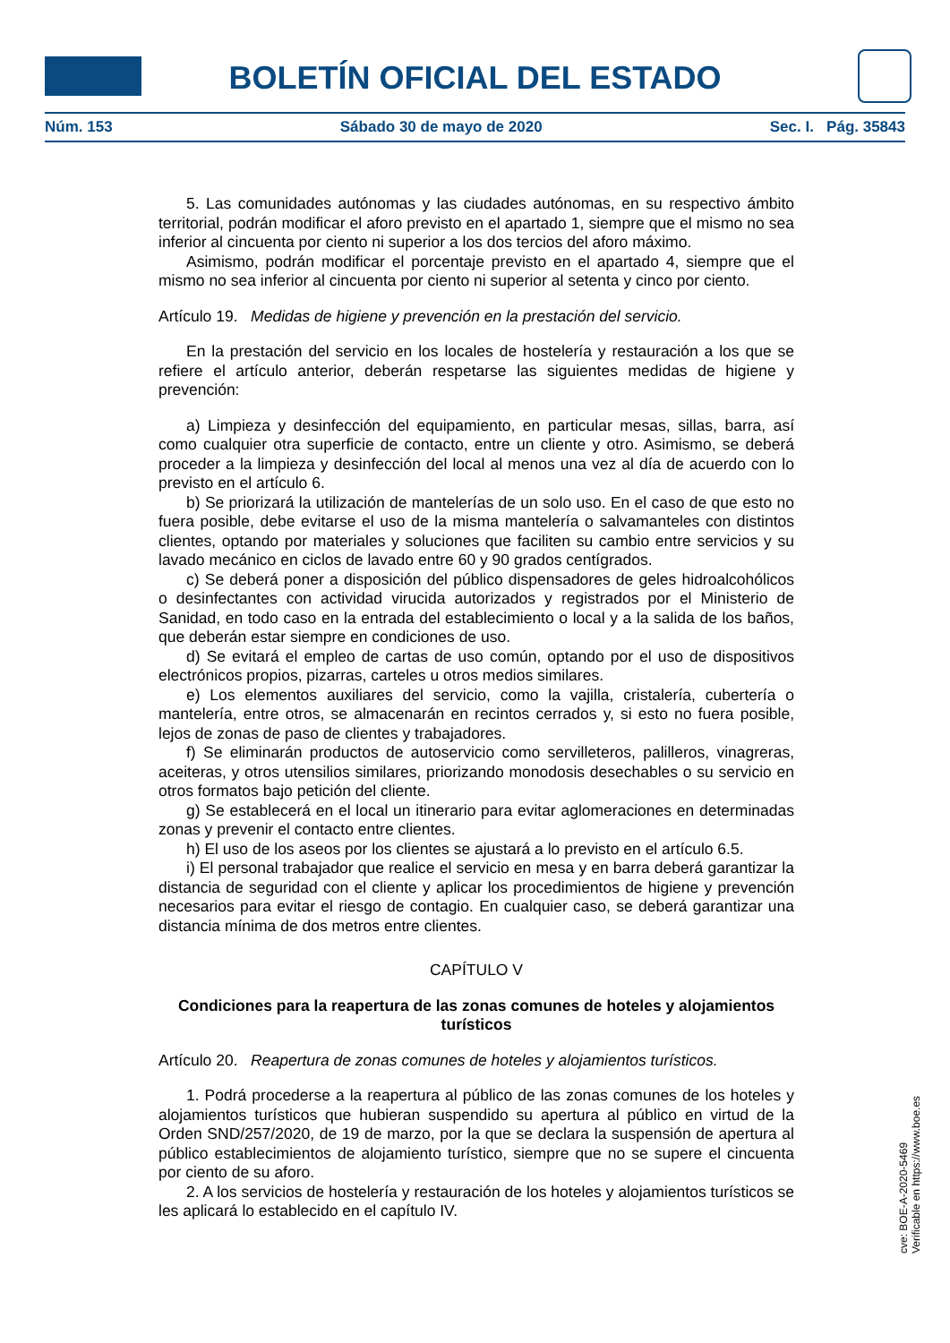BOLETÍN OFICIAL DEL ESTADO
Núm. 153 Sábado 30 de mayo de 2020 Sec. I. Pág. 35843
5. Las comunidades autónomas y las ciudades autónomas, en su respectivo ámbito territorial, podrán modificar el aforo previsto en el apartado 1, siempre que el mismo no sea inferior al cincuenta por ciento ni superior a los dos tercios del aforo máximo.
Asimismo, podrán modificar el porcentaje previsto en el apartado 4, siempre que el mismo no sea inferior al cincuenta por ciento ni superior al setenta y cinco por ciento.
Artículo 19. Medidas de higiene y prevención en la prestación del servicio.
En la prestación del servicio en los locales de hostelería y restauración a los que se refiere el artículo anterior, deberán respetarse las siguientes medidas de higiene y prevención:
a) Limpieza y desinfección del equipamiento, en particular mesas, sillas, barra, así como cualquier otra superficie de contacto, entre un cliente y otro. Asimismo, se deberá proceder a la limpieza y desinfección del local al menos una vez al día de acuerdo con lo previsto en el artículo 6.
b) Se priorizará la utilización de mantelerías de un solo uso. En el caso de que esto no fuera posible, debe evitarse el uso de la misma mantelería o salvamanteles con distintos clientes, optando por materiales y soluciones que faciliten su cambio entre servicios y su lavado mecánico en ciclos de lavado entre 60 y 90 grados centígrados.
c) Se deberá poner a disposición del público dispensadores de geles hidroalcohólicos o desinfectantes con actividad virucida autorizados y registrados por el Ministerio de Sanidad, en todo caso en la entrada del establecimiento o local y a la salida de los baños, que deberán estar siempre en condiciones de uso.
d) Se evitará el empleo de cartas de uso común, optando por el uso de dispositivos electrónicos propios, pizarras, carteles u otros medios similares.
e) Los elementos auxiliares del servicio, como la vajilla, cristalería, cubertería o mantelería, entre otros, se almacenarán en recintos cerrados y, si esto no fuera posible, lejos de zonas de paso de clientes y trabajadores.
f) Se eliminarán productos de autoservicio como servilleteros, palilleros, vinagreras, aceiteras, y otros utensilios similares, priorizando monodosis desechables o su servicio en otros formatos bajo petición del cliente.
g) Se establecerá en el local un itinerario para evitar aglomeraciones en determinadas zonas y prevenir el contacto entre clientes.
h) El uso de los aseos por los clientes se ajustará a lo previsto en el artículo 6.5.
i) El personal trabajador que realice el servicio en mesa y en barra deberá garantizar la distancia de seguridad con el cliente y aplicar los procedimientos de higiene y prevención necesarios para evitar el riesgo de contagio. En cualquier caso, se deberá garantizar una distancia mínima de dos metros entre clientes.
CAPÍTULO V
Condiciones para la reapertura de las zonas comunes de hoteles y alojamientos turísticos
Artículo 20. Reapertura de zonas comunes de hoteles y alojamientos turísticos.
1. Podrá procederse a la reapertura al público de las zonas comunes de los hoteles y alojamientos turísticos que hubieran suspendido su apertura al público en virtud de la Orden SND/257/2020, de 19 de marzo, por la que se declara la suspensión de apertura al público establecimientos de alojamiento turístico, siempre que no se supere el cincuenta por ciento de su aforo.
2. A los servicios de hostelería y restauración de los hoteles y alojamientos turísticos se les aplicará lo establecido en el capítulo IV.
cve: BOE-A-2020-5469
Verificable en https://www.boe.es